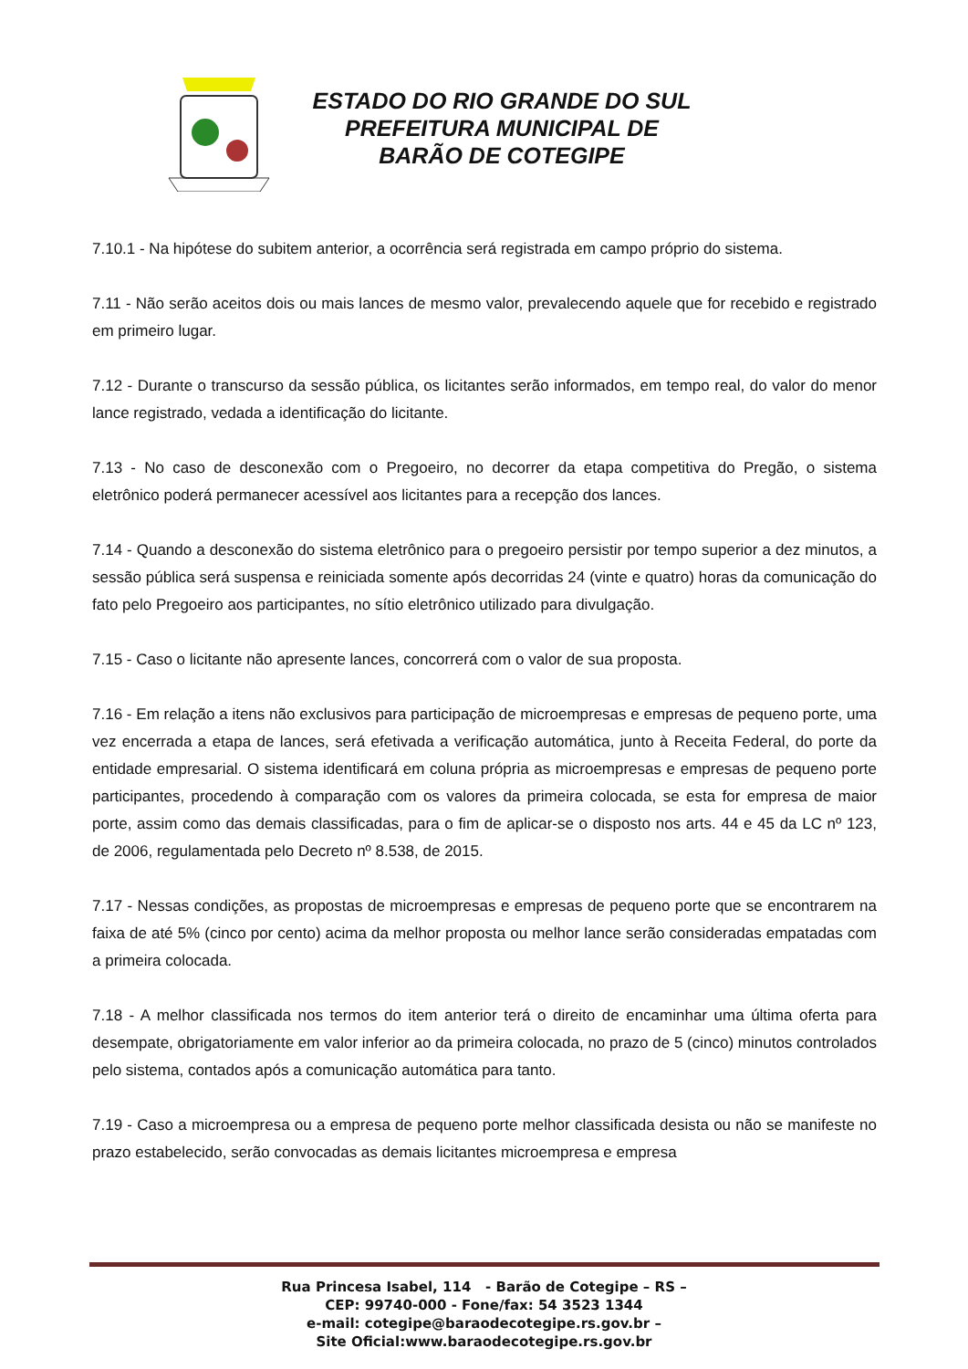ESTADO DO RIO GRANDE DO SUL
PREFEITURA MUNICIPAL DE
BARÃO DE COTEGIPE
7.10.1 - Na hipótese do subitem anterior, a ocorrência será registrada em campo próprio do sistema.
7.11 - Não serão aceitos dois ou mais lances de mesmo valor, prevalecendo aquele que for recebido e registrado em primeiro lugar.
7.12 - Durante o transcurso da sessão pública, os licitantes serão informados, em tempo real, do valor do menor lance registrado, vedada a identificação do licitante.
7.13 - No caso de desconexão com o Pregoeiro, no decorrer da etapa competitiva do Pregão, o sistema eletrônico poderá permanecer acessível aos licitantes para a recepção dos lances.
7.14 - Quando a desconexão do sistema eletrônico para o pregoeiro persistir por tempo superior a dez minutos, a sessão pública será suspensa e reiniciada somente após decorridas 24 (vinte e quatro) horas da comunicação do fato pelo Pregoeiro aos participantes, no sítio eletrônico utilizado para divulgação.
7.15 - Caso o licitante não apresente lances, concorrerá com o valor de sua proposta.
7.16 - Em relação a itens não exclusivos para participação de microempresas e empresas de pequeno porte, uma vez encerrada a etapa de lances, será efetivada a verificação automática, junto à Receita Federal, do porte da entidade empresarial. O sistema identificará em coluna própria as microempresas e empresas de pequeno porte participantes, procedendo à comparação com os valores da primeira colocada, se esta for empresa de maior porte, assim como das demais classificadas, para o fim de aplicar-se o disposto nos arts. 44 e 45 da LC nº 123, de 2006, regulamentada pelo Decreto nº 8.538, de 2015.
7.17 - Nessas condições, as propostas de microempresas e empresas de pequeno porte que se encontrarem na faixa de até 5% (cinco por cento) acima da melhor proposta ou melhor lance serão consideradas empatadas com a primeira colocada.
7.18 - A melhor classificada nos termos do item anterior terá o direito de encaminhar uma última oferta para desempate, obrigatoriamente em valor inferior ao da primeira colocada, no prazo de 5 (cinco) minutos controlados pelo sistema, contados após a comunicação automática para tanto.
7.19 - Caso a microempresa ou a empresa de pequeno porte melhor classificada desista ou não se manifeste no prazo estabelecido, serão convocadas as demais licitantes microempresa e empresa
Rua Princesa Isabel, 114 - Barão de Cotegipe – RS –
CEP: 99740-000 - Fone/fax: 54 3523 1344
e-mail: cotegipe@baraodecotegipe.rs.gov.br –
Site Oficial:www.baraodecotegipe.rs.gov.br